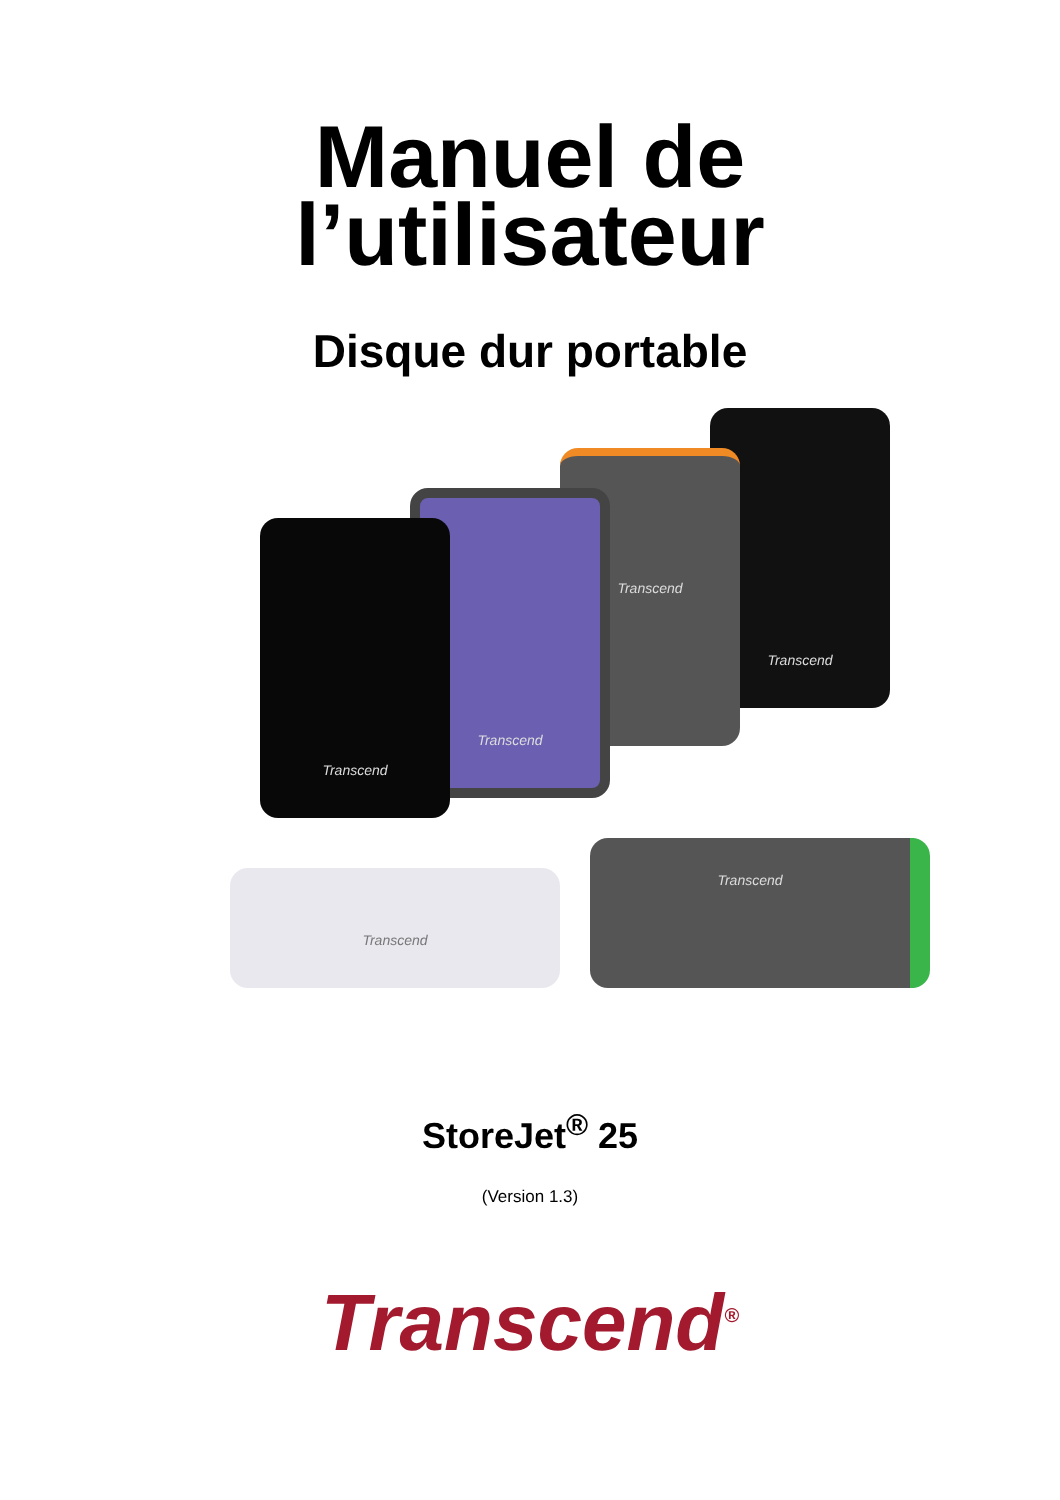Manuel de
l’utilisateur
Disque dur portable
Transcend
Transcend
Transcend
Transcend
Transcend
Transcend
StoreJet<sup>®</sup> 25
(Version 1.3)
Transcend<sup>®</sup>